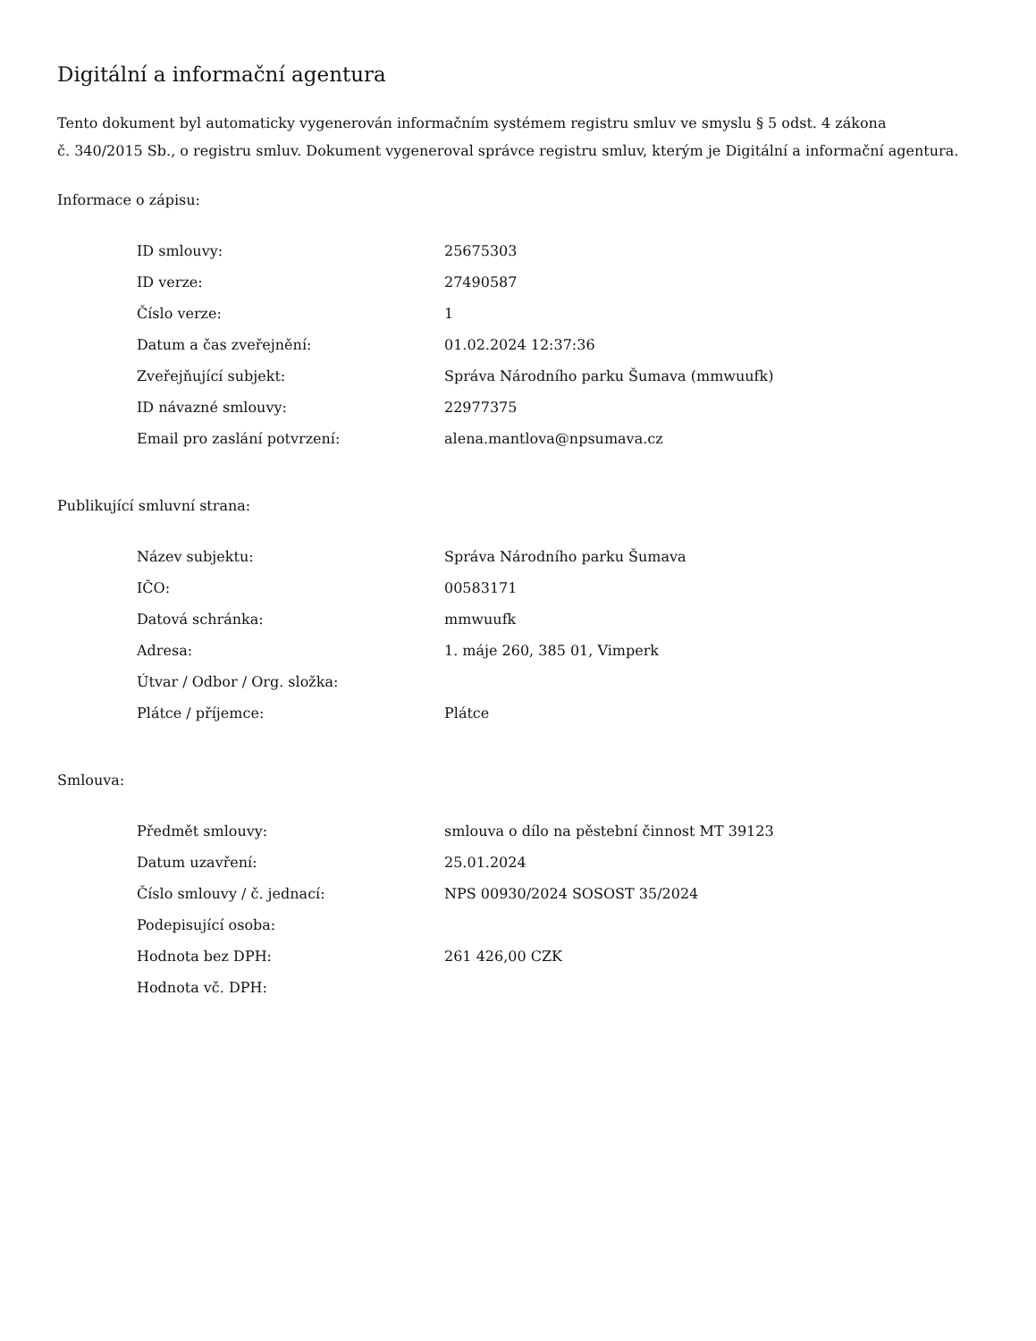Digitální a informační agentura
Tento dokument byl automaticky vygenerován informačním systémem registru smluv ve smyslu § 5 odst. 4 zákona
č. 340/2015 Sb., o registru smluv. Dokument vygeneroval správce registru smluv, kterým je Digitální a informační agentura.
Informace o zápisu:
| ID smlouvy: | 25675303 |
| ID verze: | 27490587 |
| Číslo verze: | 1 |
| Datum a čas zveřejnění: | 01.02.2024 12:37:36 |
| Zveřejňující subjekt: | Správa Národního parku Šumava (mmwuufk) |
| ID návazné smlouvy: | 22977375 |
| Email pro zaslání potvrzení: | alena.mantlova@npsumava.cz |
Publikující smluvní strana:
| Název subjektu: | Správa Národního parku Šumava |
| IČO: | 00583171 |
| Datová schránka: | mmwuufk |
| Adresa: | 1. máje 260, 385 01, Vimperk |
| Útvar / Odbor / Org. složka: | |
| Plátce / příjemce: | Plátce |
Smlouva:
| Předmět smlouvy: | smlouva o dílo na pěstební činnost MT 39123 |
| Datum uzavření: | 25.01.2024 |
| Číslo smlouvy / č. jednací: | NPS 00930/2024 SOSOST 35/2024 |
| Podepisující osoba: | |
| Hodnota bez DPH: | 261 426,00 CZK |
| Hodnota vč. DPH: | |